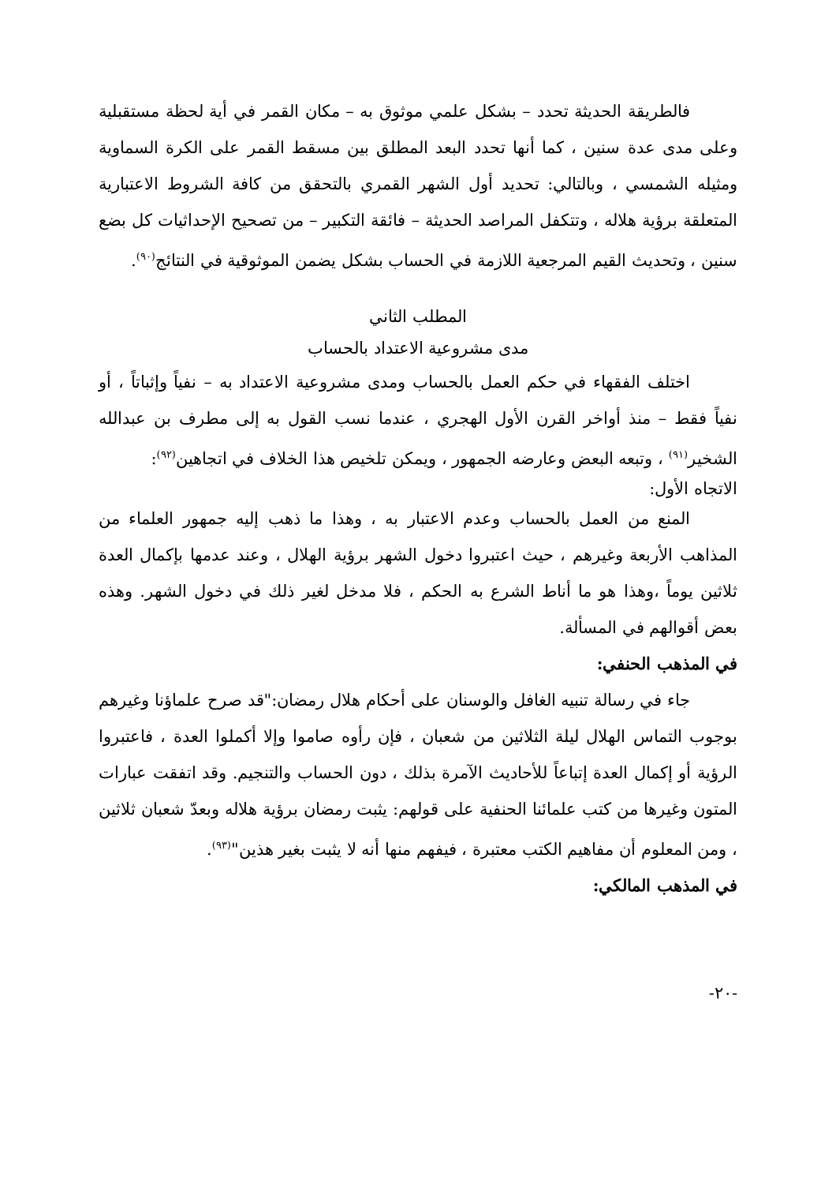فالطريقة الحديثة تحدد – بشكل علمي موثوق به – مكان القمر في أية لحظة مستقبلية وعلى مدى عدة سنين ، كما أنها تحدد البعد المطلق بين مسقط القمر على الكرة السماوية ومثيله الشمسي ، وبالتالي: تحديد أول الشهر القمري بالتحقق من كافة الشروط الاعتبارية المتعلقة برؤية هلاله ، وتتكفل المراصد الحديثة – فائقة التكبير – من تصحيح الإحداثيات كل بضع سنين ، وتحديث القيم المرجعية اللازمة في الحساب بشكل يضمن الموثوقية في النتائج<sup>(٩٠)</sup>.
المطلب الثاني
مدى مشروعية الاعتداد بالحساب
اختلف الفقهاء في حكم العمل بالحساب ومدى مشروعية الاعتداد به – نفياً وإثباتاً ، أو نفياً فقط – منذ أواخر القرن الأول الهجري ، عندما نسب القول به إلى مطرف بن عبدالله الشخير<sup>(٩١)</sup> ، وتبعه البعض وعارضه الجمهور ، ويمكن تلخيص هذا الخلاف في اتجاهين<sup>(٩٢)</sup>:
الاتجاه الأول:
المنع من العمل بالحساب وعدم الاعتبار به ، وهذا ما ذهب إليه جمهور العلماء من المذاهب الأربعة وغيرهم ، حيث اعتبروا دخول الشهر برؤية الهلال ، وعند عدمها بإكمال العدة ثلاثين يوماً ،وهذا هو ما أناط الشرع به الحكم ، فلا مدخل لغير ذلك في دخول الشهر. وهذه بعض أقوالهم في المسألة.
في المذهب الحنفي:
جاء في رسالة تنبيه الغافل والوسنان على أحكام هلال رمضان:"قد صرح علماؤنا وغيرهم بوجوب التماس الهلال ليلة الثلاثين من شعبان ، فإن رأوه صاموا وإلا أكملوا العدة ، فاعتبروا الرؤية أو إكمال العدة إتباعاً للأحاديث الآمرة بذلك ، دون الحساب والتنجيم. وقد اتفقت عبارات المتون وغيرها من كتب علمائنا الحنفية على قولهم: يثبت رمضان برؤية هلاله وبعدّ شعبان ثلاثين ، ومن المعلوم أن مفاهيم الكتب معتبرة ، فيفهم منها أنه لا يثبت بغير هذين"<sup>(٩٣)</sup>.
في المذهب المالكي:
-٢٠-